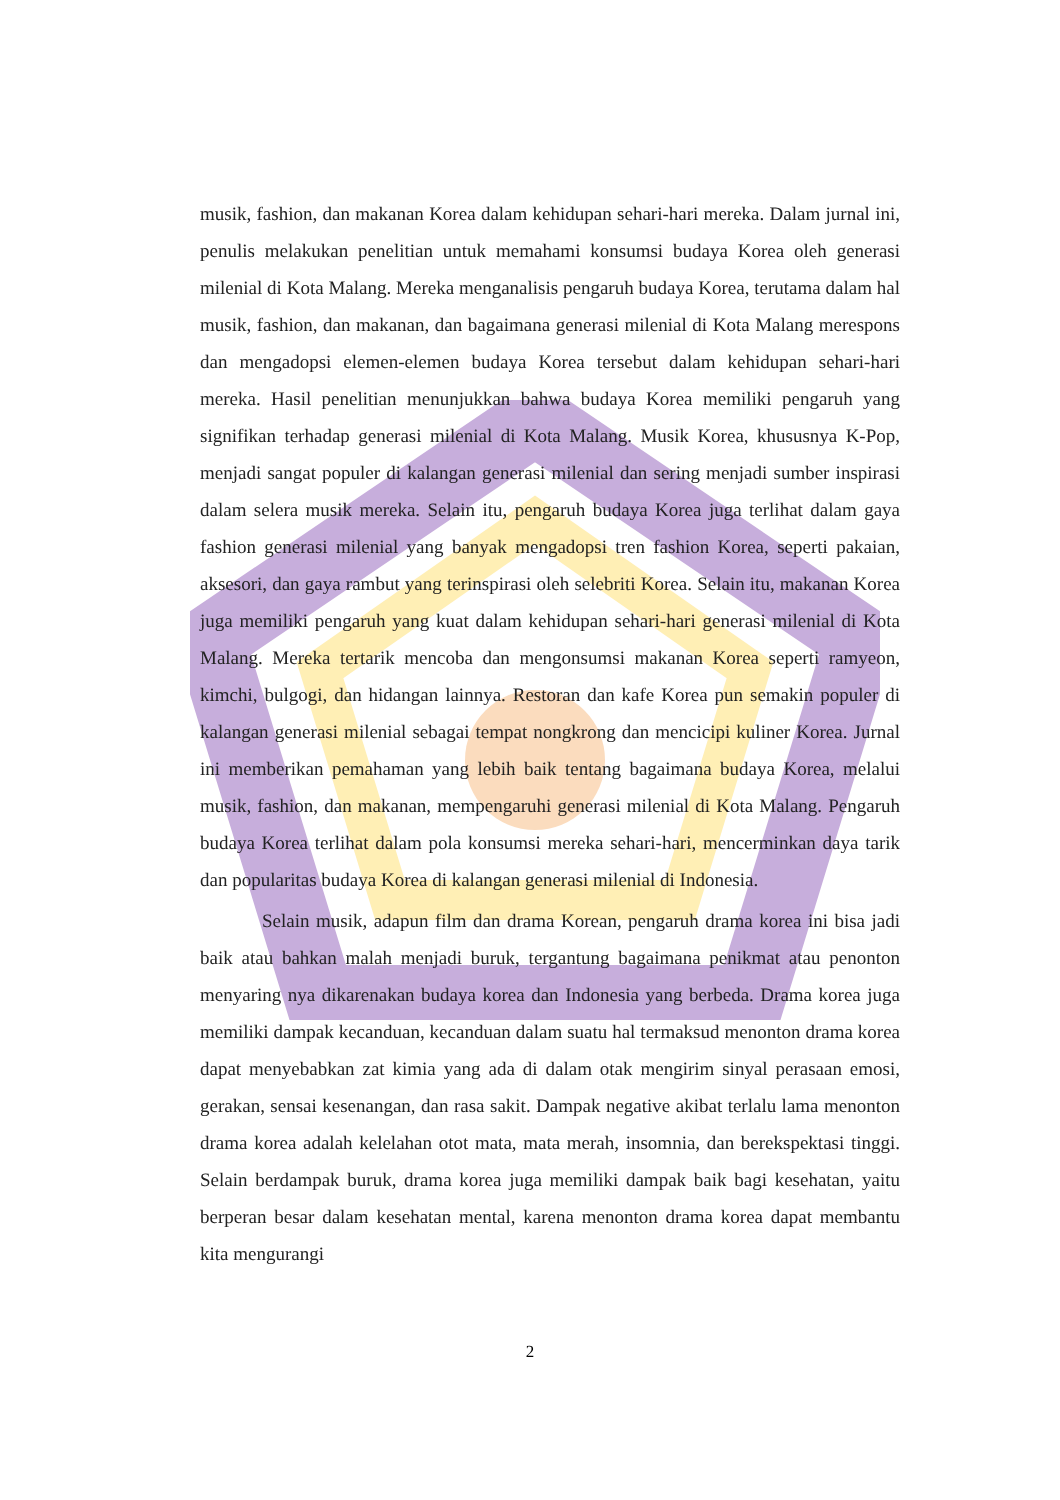musik, fashion, dan makanan Korea dalam kehidupan sehari-hari mereka. Dalam jurnal ini, penulis melakukan penelitian untuk memahami konsumsi budaya Korea oleh generasi milenial di Kota Malang. Mereka menganalisis pengaruh budaya Korea, terutama dalam hal musik, fashion, dan makanan, dan bagaimana generasi milenial di Kota Malang merespons dan mengadopsi elemen-elemen budaya Korea tersebut dalam kehidupan sehari-hari mereka. Hasil penelitian menunjukkan bahwa budaya Korea memiliki pengaruh yang signifikan terhadap generasi milenial di Kota Malang. Musik Korea, khususnya K-Pop, menjadi sangat populer di kalangan generasi milenial dan sering menjadi sumber inspirasi dalam selera musik mereka. Selain itu, pengaruh budaya Korea juga terlihat dalam gaya fashion generasi milenial yang banyak mengadopsi tren fashion Korea, seperti pakaian, aksesori, dan gaya rambut yang terinspirasi oleh selebriti Korea. Selain itu, makanan Korea juga memiliki pengaruh yang kuat dalam kehidupan sehari-hari generasi milenial di Kota Malang. Mereka tertarik mencoba dan mengonsumsi makanan Korea seperti ramyeon, kimchi, bulgogi, dan hidangan lainnya. Restoran dan kafe Korea pun semakin populer di kalangan generasi milenial sebagai tempat nongkrong dan mencicipi kuliner Korea. Jurnal ini memberikan pemahaman yang lebih baik tentang bagaimana budaya Korea, melalui musik, fashion, dan makanan, mempengaruhi generasi milenial di Kota Malang. Pengaruh budaya Korea terlihat dalam pola konsumsi mereka sehari-hari, mencerminkan daya tarik dan popularitas budaya Korea di kalangan generasi milenial di Indonesia.
Selain musik, adapun film dan drama Korean, pengaruh drama korea ini bisa jadi baik atau bahkan malah menjadi buruk, tergantung bagaimana penikmat atau penonton menyaring nya dikarenakan budaya korea dan Indonesia yang berbeda. Drama korea juga memiliki dampak kecanduan, kecanduan dalam suatu hal termaksud menonton drama korea dapat menyebabkan zat kimia yang ada di dalam otak mengirim sinyal perasaan emosi, gerakan, sensai kesenangan, dan rasa sakit. Dampak negative akibat terlalu lama menonton drama korea adalah kelelahan otot mata, mata merah, insomnia, dan berekspektasi tinggi. Selain berdampak buruk, drama korea juga memiliki dampak baik bagi kesehatan, yaitu berperan besar dalam kesehatan mental, karena menonton drama korea dapat membantu kita mengurangi
2